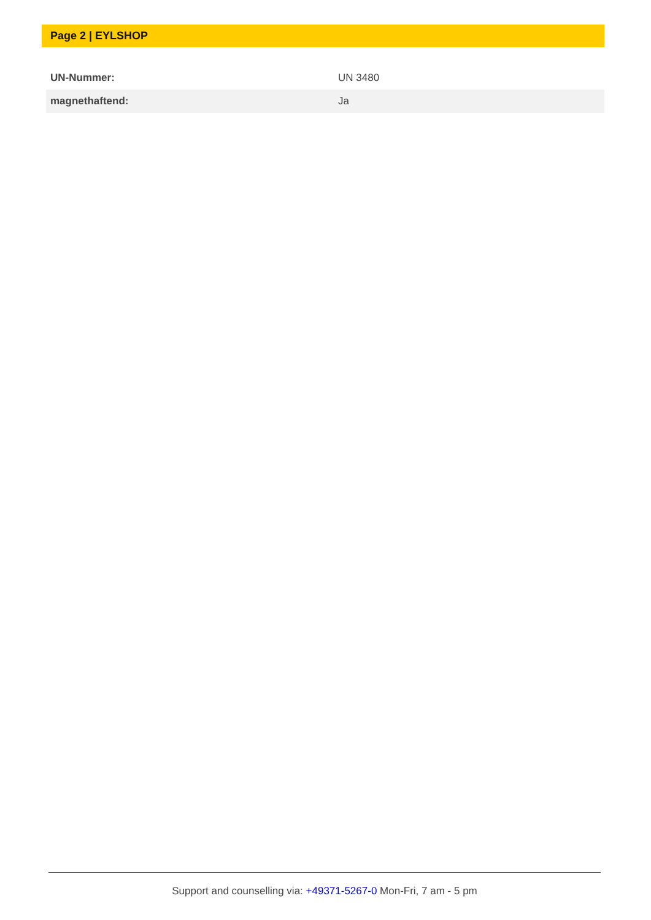Page 2 | EYLSHOP
| UN-Nummer: | UN 3480 |
| magnethaftend: | Ja |
Support and counselling via: +49371-5267-0 Mon-Fri, 7 am - 5 pm